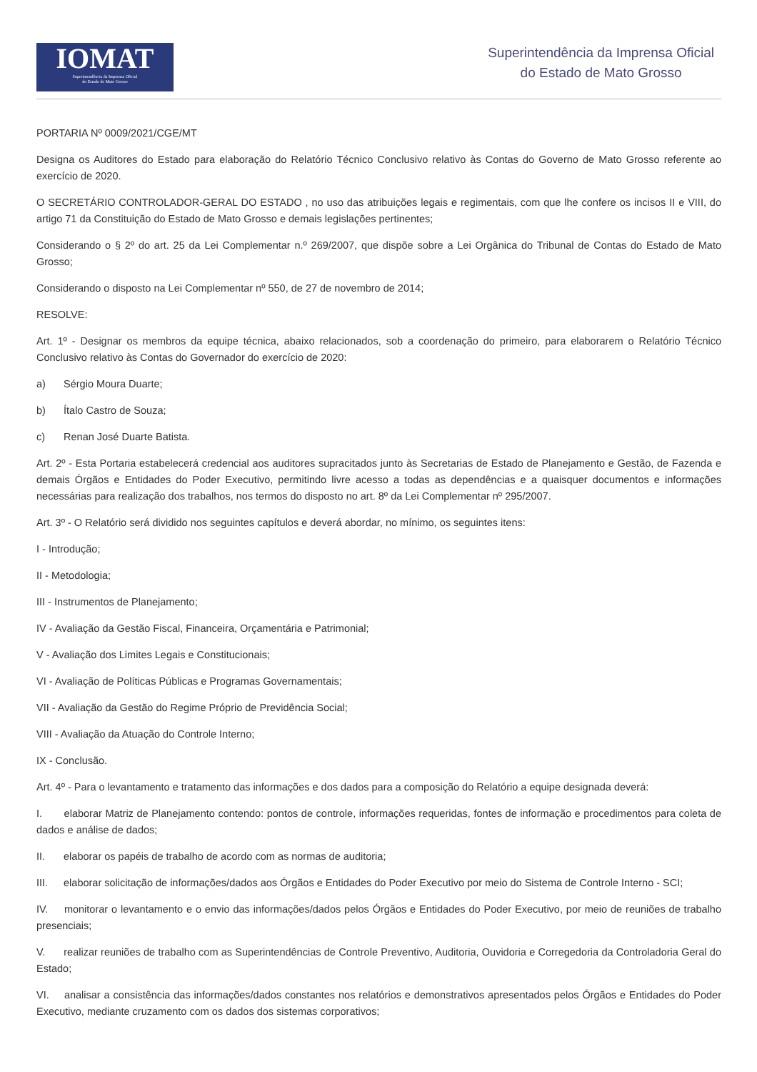IOMAT
Superintendência da Imprensa Oficial
do Estado de Mato Grosso
Superintendência da Imprensa Oficial
do Estado de Mato Grosso
PORTARIA Nº 0009/2021/CGE/MT
Designa os Auditores do Estado para elaboração do Relatório Técnico Conclusivo relativo às Contas do Governo de Mato Grosso referente ao exercício de 2020.
O SECRETÁRIO CONTROLADOR-GERAL DO ESTADO , no uso das atribuições legais e regimentais, com que lhe confere os incisos II e VIII, do artigo 71 da Constituição do Estado de Mato Grosso e demais legislações pertinentes;
Considerando o § 2º do art. 25 da Lei Complementar n.º 269/2007, que dispõe sobre a Lei Orgânica do Tribunal de Contas do Estado de Mato Grosso;
Considerando o disposto na Lei Complementar nº 550, de 27 de novembro de 2014;
RESOLVE:
Art. 1º - Designar os membros da equipe técnica, abaixo relacionados, sob a coordenação do primeiro, para elaborarem o Relatório Técnico Conclusivo relativo às Contas do Governador do exercício de 2020:
a) Sérgio Moura Duarte;
b) Ítalo Castro de Souza;
c) Renan José Duarte Batista.
Art. 2º - Esta Portaria estabelecerá credencial aos auditores supracitados junto às Secretarias de Estado de Planejamento e Gestão, de Fazenda e demais Órgãos e Entidades do Poder Executivo, permitindo livre acesso a todas as dependências e a quaisquer documentos e informações necessárias para realização dos trabalhos, nos termos do disposto no art. 8º da Lei Complementar nº 295/2007.
Art. 3º - O Relatório será dividido nos seguintes capítulos e deverá abordar, no mínimo, os seguintes itens:
I - Introdução;
II - Metodologia;
III - Instrumentos de Planejamento;
IV - Avaliação da Gestão Fiscal, Financeira, Orçamentária e Patrimonial;
V - Avaliação dos Limites Legais e Constitucionais;
VI - Avaliação de Políticas Públicas e Programas Governamentais;
VII - Avaliação da Gestão do Regime Próprio de Previdência Social;
VIII - Avaliação da Atuação do Controle Interno;
IX - Conclusão.
Art. 4º - Para o levantamento e tratamento das informações e dos dados para a composição do Relatório a equipe designada deverá:
I. elaborar Matriz de Planejamento contendo: pontos de controle, informações requeridas, fontes de informação e procedimentos para coleta de dados e análise de dados;
II. elaborar os papéis de trabalho de acordo com as normas de auditoria;
III. elaborar solicitação de informações/dados aos Órgãos e Entidades do Poder Executivo por meio do Sistema de Controle Interno - SCI;
IV. monitorar o levantamento e o envio das informações/dados pelos Órgãos e Entidades do Poder Executivo, por meio de reuniões de trabalho presenciais;
V. realizar reuniões de trabalho com as Superintendências de Controle Preventivo, Auditoria, Ouvidoria e Corregedoria da Controladoria Geral do Estado;
VI. analisar a consistência das informações/dados constantes nos relatórios e demonstrativos apresentados pelos Órgãos e Entidades do Poder Executivo, mediante cruzamento com os dados dos sistemas corporativos;